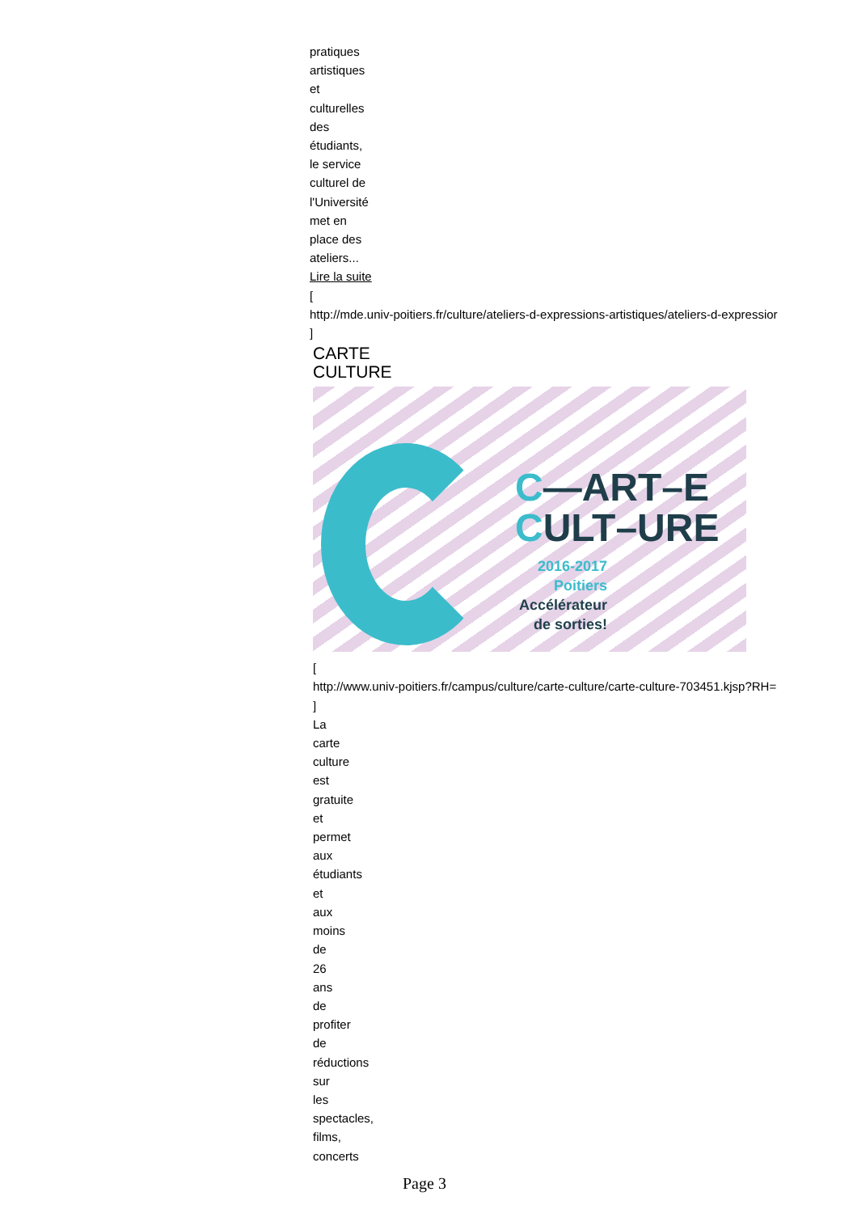pratiques
artistiques
et
culturelles
des
étudiants,
le service
culturel de
l'Université
met en
place des
ateliers...
Lire la suite
[
http://mde.univ-poitiers.fr/culture/ateliers-d-expressions-artistiques/ateliers-d-expressior
]
CARTE
CULTURE
C—ART–E
CULT–URE
2016-2017
Poitiers
Accélérateur
de sorties!
[
http://www.univ-poitiers.fr/campus/culture/carte-culture/carte-culture-703451.kjsp?RH=
]
La
carte
culture
est
gratuite
et
permet
aux
étudiants
et
aux
moins
de
26
ans
de
profiter
de
réductions
sur
les
spectacles,
films,
concerts
Page 3